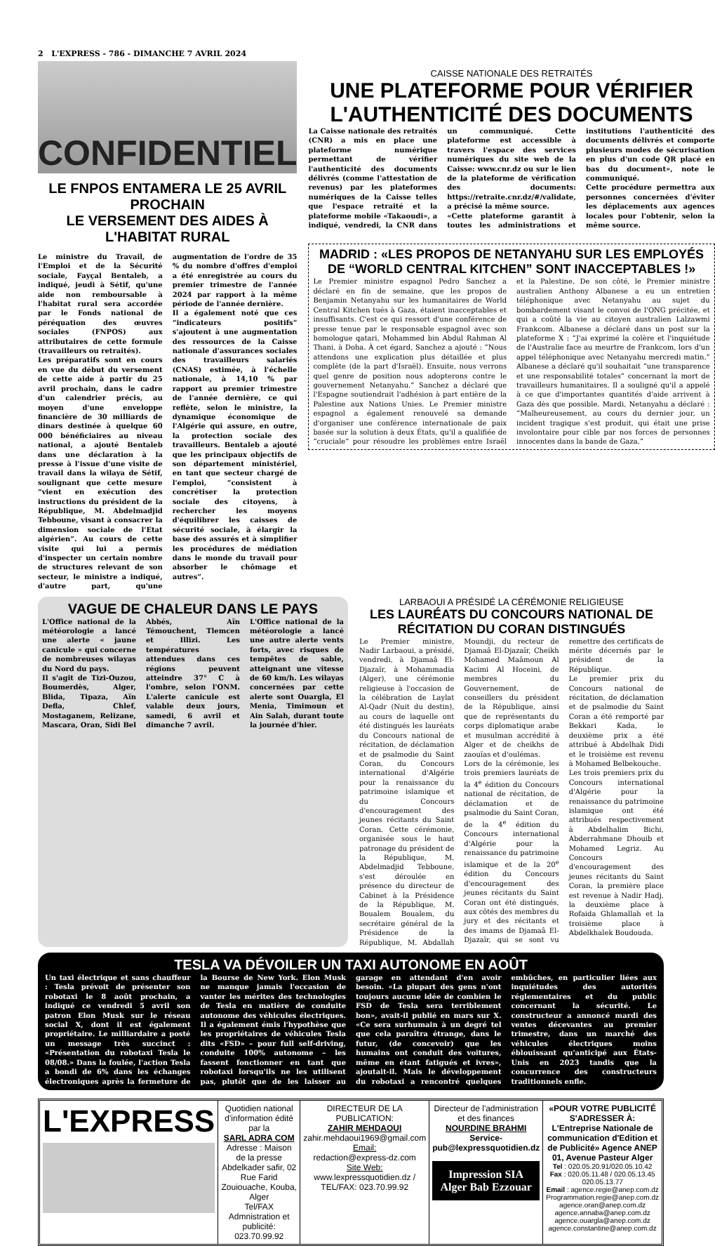2 L'EXPRESS - 786 - DIMANCHE 7 AVRIL 2024
CONFIDENTIEL
LE FNPOS ENTAMERA LE 25 AVRIL PROCHAIN
LE VERSEMENT DES AIDES À L'HABITAT RURAL
Le ministre du Travail, de l'Emploi et de la Sécurité sociale, Fayçal Bentaleb, a indiqué, jeudi à Sétif, qu'une aide non remboursable à l'habitat rural sera accordée par le Fonds national de péréquation des œuvres sociales (FNPOS) aux attributaires de cette formule (travailleurs ou retraités).
Les préparatifs sont en cours en vue du début du versement de cette aide à partir du 25 avril prochain, dans le cadre d'un calendrier précis, au moyen d'une enveloppe financière de 30 milliards de dinars destinée à quelque 60 000 bénéficiaires au niveau national, a ajouté Bentaleb dans une déclaration à la presse à l'issue d'une visite de travail dans la wilaya de Sétif, soulignant que cette mesure “vient en exécution des instructions du président de la République, M. Abdelmadjid Tebboune, visant à consacrer la dimension sociale de l'Etat algérien”. Au cours de cette visite qui lui a permis d'inspecter un certain nombre de structures relevant de son secteur, le ministre a indiqué, d'autre part, qu'une augmentation de l'ordre de 35 % du nombre d'offres d'emploi a été enregistrée au cours du premier trimestre de l'année 2024 par rapport à la même période de l'année dernière.
Il a également noté que ces “indicateurs positifs” s'ajoutent à une augmentation des ressources de la Caisse nationale d'assurances sociales des travailleurs salariés (CNAS) estimée, à l'échelle nationale, à 14,10 % par rapport au premier trimestre de l'année dernière, ce qui reflète, selon le ministre, la dynamique économique de l'Algérie qui assure, en outre, la protection sociale des travailleurs. Bentaleb a ajouté que les principaux objectifs de son département ministériel, en tant que secteur chargé de l'emploi, “consistent à concrétiser la protection sociale des citoyens, à rechercher les moyens d'équilibrer les caisses de sécurité sociale, à élargir la base des assurés et à simplifier les procédures de médiation dans le monde du travail pour absorber le chômage et autres”.
CAISSE NATIONALE DES RETRAITÉS
UNE PLATEFORME POUR VÉRIFIER L'AUTHENTICITÉ DES DOCUMENTS
La Caisse nationale des retraités (CNR) a mis en place une plateforme numérique permettant de vérifier l'authenticité des documents délivrés (comme l'attestation de revenus) par les plateformes numériques de la Caisse telles que l'espace retraité et la plateforme mobile «Takaoudi», a indiqué, vendredi, la CNR dans un communiqué. Cette plateforme est accessible à travers l'espace des services numériques du site web de la Caisse: www.cnr.dz ou sur le lien de la plateforme de vérification des documents: https://retraite.cnr.dz/#/validate, a précisé la même source.
«Cette plateforme garantit à toutes les administrations et institutions l'authenticité des documents délivrés et comporte plusieurs modes de sécurisation en plus d'un code QR placé en bas du document», note le communiqué.
Cette procédure permettra aux personnes concernées d'éviter les déplacements aux agences locales pour l'obtenir, selon la même source.
MADRID : «LES PROPOS DE NETANYAHU SUR LES EMPLOYÉS DE “WORLD CENTRAL KITCHEN” SONT INACCEPTABLES !»
Le Premier ministre espagnol Pedro Sanchez a déclaré en fin de semaine, que les propos de Benjamin Netanyahu sur les humanitaires de World Central Kitchen tués à Gaza, étaient inacceptables et insuffisants. C'est ce qui ressort d'une conférence de presse tenue par le responsable espagnol avec son homologue qatari, Mohammed bin Abdul Rahman Al Thani, à Doha. À cet égard, Sanchez a ajouté : “Nous attendons une explication plus détaillée et plus complète (de la part d'Israël). Ensuite, nous verrons quel genre de position nous adopterons contre le gouvernement Netanyahu.” Sanchez a déclaré que l'Espagne soutiendrait l'adhésion à part entière de la Palestine aux Nations Unies. Le Premier ministre espagnol a également renouvelé sa demande d'organiser une conférence internationale de paix basée sur la solution à deux États, qu'il a qualifiée de “cruciale” pour résoudre les problèmes entre Israël et la Palestine. De son côté, le Premier ministre australien Anthony Albanese a eu un entretien téléphonique avec Netanyahu au sujet du bombardement visant le convoi de l'ONG précitée, et qui a coûté la vie au citoyen australien Lalzawmi Frankcom. Albanese a déclaré dans un post sur la plateforme X : “J'ai exprimé la colère et l'inquiétude de l'Australie face au meurtre de Frankcom, lors d'un appel téléphonique avec Netanyahu mercredi matin.” Albanese a déclaré qu'il souhaitait “une transparence et une responsabilité totales” concernant la mort de travailleurs humanitaires. Il a souligné qu'il a appelé à ce que d'importantes quantités d'aide arrivent à Gaza dès que possible. Mardi, Netanyahu a déclaré : “Malheureusement, au cours du dernier jour, un incident tragique s'est produit, qui était une prise involontaire pour cible par nos forces de personnes innocentes dans la bande de Gaza.”
VAGUE DE CHALEUR DANS LE PAYS
L'Office national de la météorologie a lancé une alerte « jaune canicule » qui concerne de nombreuses wilayas du Nord du pays.
Il s'agit de Tizi-Ouzou, Boumerdès, Alger, Blida, Tipaza, Aïn Defla, Chlef, Mostaganem, Relizane, Mascara, Oran, Sidi Bel Abbés, Aïn Témouchent, Tlemcen et Illizi. Les températures attendues dans ces régions peuvent atteindre 37° C à l'ombre, selon l'ONM. L'alerte canicule est valable deux jours, samedi, 6 avril et dimanche 7 avril.
L'Office national de la météorologie a lancé une autre alerte vents forts, avec risques de tempêtes de sable, atteignant une vitesse de 60 km/h. Les wilayas concernées par cette alerte sont Ouargla, El Menia, Timimoun et Ain Salah, durant toute la journée d'hier.
LARBAOUI A PRÉSIDÉ LA CÉRÉMONIE RELIGIEUSE
LES LAURÉATS DU CONCOURS NATIONAL DE RÉCITATION DU CORAN DISTINGUÉS
Le Premier ministre, Nadir Larbaoui, a présidé, vendredi, à Djamaâ El-Djazaïr, à Mohammadia (Alger), une cérémonie religieuse à l'occasion de la célébration de Laylat Al-Qadr (Nuit du destin), au cours de laquelle ont été distingués les lauréats du Concours national de récitation, de déclamation et de psalmodie du Saint Coran, du Concours international d'Algérie pour la renaissance du patrimoine islamique et du Concours d'encouragement des jeunes récitants du Saint Coran. Cette cérémonie, organisée sous le haut patronage du président de la République, M. Abdelmadjid Tebboune, s'est déroulée en présence du directeur de Cabinet à la Présidence de la République, M. Boualem Boualem, du secrétaire général de la Présidence de la République, M. Abdallah Moundji, du recteur de Djamaâ El-Djazaïr, Cheikh Mohamed Maâmoun Al Kacimi Al Hoceini, de membres du Gouvernement, de conseillers du président de la République, ainsi que de représentants du corps diplomatique arabe et musulman accrédité à Alger et de cheikhs de zaouïas et d'oulémas.
Lors de la cérémonie, les trois premiers lauréats de la 4<sup>e</sup> édition du Concours national de récitation, de déclamation et de psalmodie du Saint Coran, de la 4<sup>e</sup> édition du Concours international d'Algérie pour la renaissance du patrimoine islamique et de la 20<sup>e</sup> édition du Concours d'encouragement des jeunes récitants du Saint Coran ont été distingués, aux côtés des membres du jury et des récitants et des imams de Djamaâ El-Djazaïr, qui se sont vu remettre des certificats de mérite décernés par le président de la République.
Le premier prix du Concours national de récitation, de déclamation et de psalmodie du Saint Coran a été remporté par Bekkari Kada, le deuxième prix a été attribué à Abdelhak Didi et le troisième est revenu à Mohamed Belbekouche.
Les trois premiers prix du Concours international d'Algérie pour la renaissance du patrimoine islamique ont été attribués respectivement à Abdelhalim Bichi, Abderrahmane Dhouib et Mohamed Legriz. Au Concours d'encouragement des jeunes récitants du Saint Coran, la première place est revenue à Nadir Hadj, la deuxième place à Rofaida Ghlamallah et la troisième place à Abdelkhalek Boudouda.
TESLA VA DÉVOILER UN TAXI AUTONOME EN AOÛT
Un taxi électrique et sans chauffeur : Tesla prévoit de présenter son robotaxi le 8 août prochain, a indiqué ce vendredi 5 avril son patron Elon Musk sur le réseau social X, dont il est également propriétaire. Le milliardaire a posté un message très succinct : «Présentation du robotaxi Tesla le 08/08.» Dans la foulée, l'action Tesla a bondi de 6% dans les échanges électroniques après la fermeture de la Bourse de New York. Elon Musk ne manque jamais l'occasion de vanter les mérites des technologies de Tesla en matière de conduite autonome des véhicules électriques. Il a également émis l'hypothèse que les propriétaires de véhicules Tesla dits «FSD» – pour full self-driving, conduite 100% autonome – les fassent fonctionner en tant que robotaxi lorsqu'ils ne les utilisent pas, plutôt que de les laisser au garage en attendant d'en avoir besoin. «La plupart des gens n'ont toujours aucune idée de combien le FSD de Tesla sera terriblement bon», avait-il publié en mars sur X. «Ce sera surhumain à un degré tel que cela paraîtra étrange, dans le futur, (de concevoir) que les humains ont conduit des voitures, même en étant fatigués et ivres», ajoutait-il. Mais le développement du robotaxi a rencontré quelques embûches, en particulier liées aux inquiétudes des autorités réglementaires et du public concernant la sécurité. Le constructeur a annoncé mardi des ventes décevantes au premier trimestre, dans un marché des véhicules électriques moins éblouissant qu'anticipé aux États-Unis en 2023 tandis que la concurrence des constructeurs traditionnels enfle.
L'EXPRESS
Quotidien national d'information édité par la
SARL ADRA COM
Adresse : Maison de la presse Abdelkader safir, 02 Rue Farid Zouiouache, Kouba, Alger
Tel/FAX Admnistration et publicité: 023.70.99.92
DIRECTEUR DE LA PUBLICATION:
ZAHIR MEHDAOUI
zahir.mehdaoui1969@gmail.com
Email:
redaction@express-dz.com
Site Web:
www.lexpressquotidien.dz / TEL/FAX: 023.70.99.92
Directeur de l'administration et des finances
NOURDINE BRAHMI
Service-pub@lexpressquotidien.dz
Impression SIA
Alger Bab Ezzouar
«POUR VOTRE PUBLICITÉ S'ADRESSER À: L'Entreprise Nationale de communication d'Edition et de Publicité» Agence ANEP 01, Avenue Pasteur Alger
Tel : 020.05.20.91/020.05.10.42
Fax : 020.05.11.48 / 020.05.13.45 020.05.13.77
Email : agence.regie@anep.com.dz
Programmation.regie@anep.com.dz
agence.oran@anep.com.dz
agence.annaba@anep.com.dz
agence.ouargla@anep.com.dz
agence.constantine@anep.com.dz